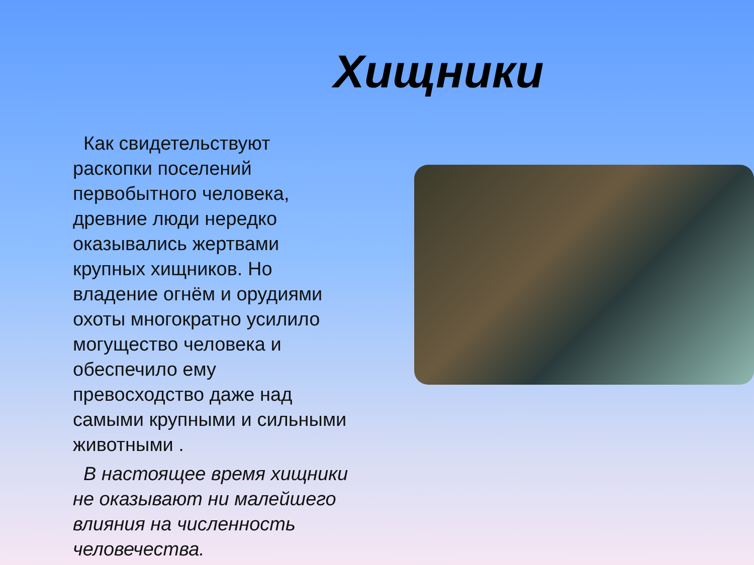Хищники
Как свидетельствуют раскопки поселений первобытного человека, древние люди нередко оказывались жертвами крупных хищников. Но владение огнём и орудиями охоты многократно усилило могущество человека и обеспечило ему превосходство даже над самыми крупными и сильными животными .
В настоящее время хищники не оказывают ни малейшего влияния на численность человечества.